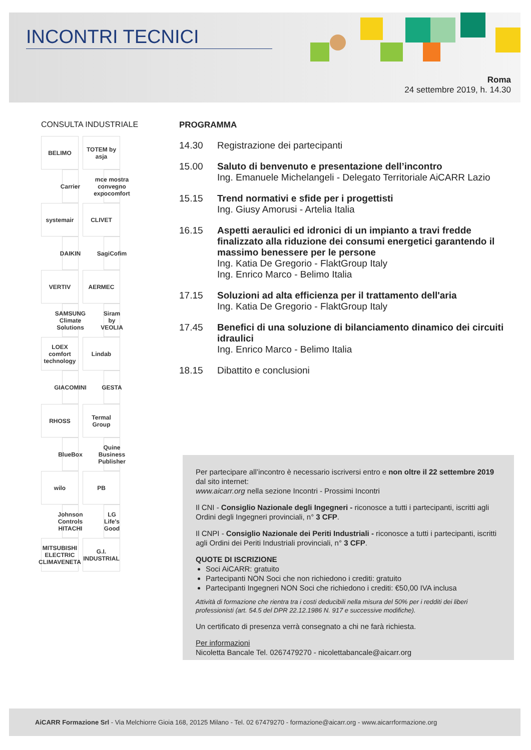INCONTRI TECNICI
Roma
24 settembre 2019, h. 14.30
CONSULTA INDUSTRIALE
BELIMO
TOTEM by asja
Carrier
mce mostra convegno expocomfort
systemair
CLIVET
DAIKIN
SagiCofim
VERTIV
AERMEC
SAMSUNG Climate Solutions
Siram by VEOLIA
LOEX comfort technology
Lindab
GIACOMINI
GESTA
RHOSS
Termal Group
BlueBox
Quine Business Publisher
wilo
PB
Johnson Controls HITACHI
LG Life's Good
MITSUBISHI ELECTRIC CLIMAVENETA
G.I. INDUSTRIAL
PROGRAMMA
14.30 Registrazione dei partecipanti
15.00 Saluto di benvenuto e presentazione dell’incontro
Ing. Emanuele Michelangeli - Delegato Territoriale AiCARR Lazio
15.15 Trend normativi e sfide per i progettisti
Ing. Giusy Amorusi - Artelia Italia
16.15 Aspetti aeraulici ed idronici di un impianto a travi fredde finalizzato alla riduzione dei consumi energetici garantendo il massimo benessere per le persone
Ing. Katia De Gregorio - FlaktGroup Italy
Ing. Enrico Marco - Belimo Italia
17.15 Soluzioni ad alta efficienza per il trattamento dell'aria
Ing. Katia De Gregorio - FlaktGroup Italy
17.45 Benefici di una soluzione di bilanciamento dinamico dei circuiti idraulici
Ing. Enrico Marco - Belimo Italia
18.15 Dibattito e conclusioni
Per partecipare all’incontro è necessario iscriversi entro e non oltre il 22 settembre 2019 dal sito internet:
www.aicarr.org nella sezione Incontri - Prossimi Incontri
Il CNI - Consiglio Nazionale degli Ingegneri - riconosce a tutti i partecipanti, iscritti agli Ordini degli Ingegneri provinciali, n° 3 CFP.
Il CNPI - Consiglio Nazionale dei Periti Industriali - riconosce a tutti i partecipanti, iscritti agli Ordini dei Periti Industriali provinciali, n° 3 CFP.
QUOTE DI ISCRIZIONE
Soci AiCARR: gratuito
Partecipanti NON Soci che non richiedono i crediti: gratuito
Partecipanti Ingegneri NON Soci che richiedono i crediti: €50,00 IVA inclusa
Attività di formazione che rientra tra i costi deducibili nella misura del 50% per i redditi dei liberi professionisti (art. 54.5 del DPR 22.12.1986 N. 917 e successive modifiche).
Un certificato di presenza verrà consegnato a chi ne farà richiesta.
Per informazioni
Nicoletta Bancale Tel. 0267479270 - nicolettabancale@aicarr.org
AiCARR Formazione Srl - Via Melchiorre Gioia 168, 20125 Milano - Tel. 02 67479270 - formazione@aicarr.org - www.aicarrformazione.org